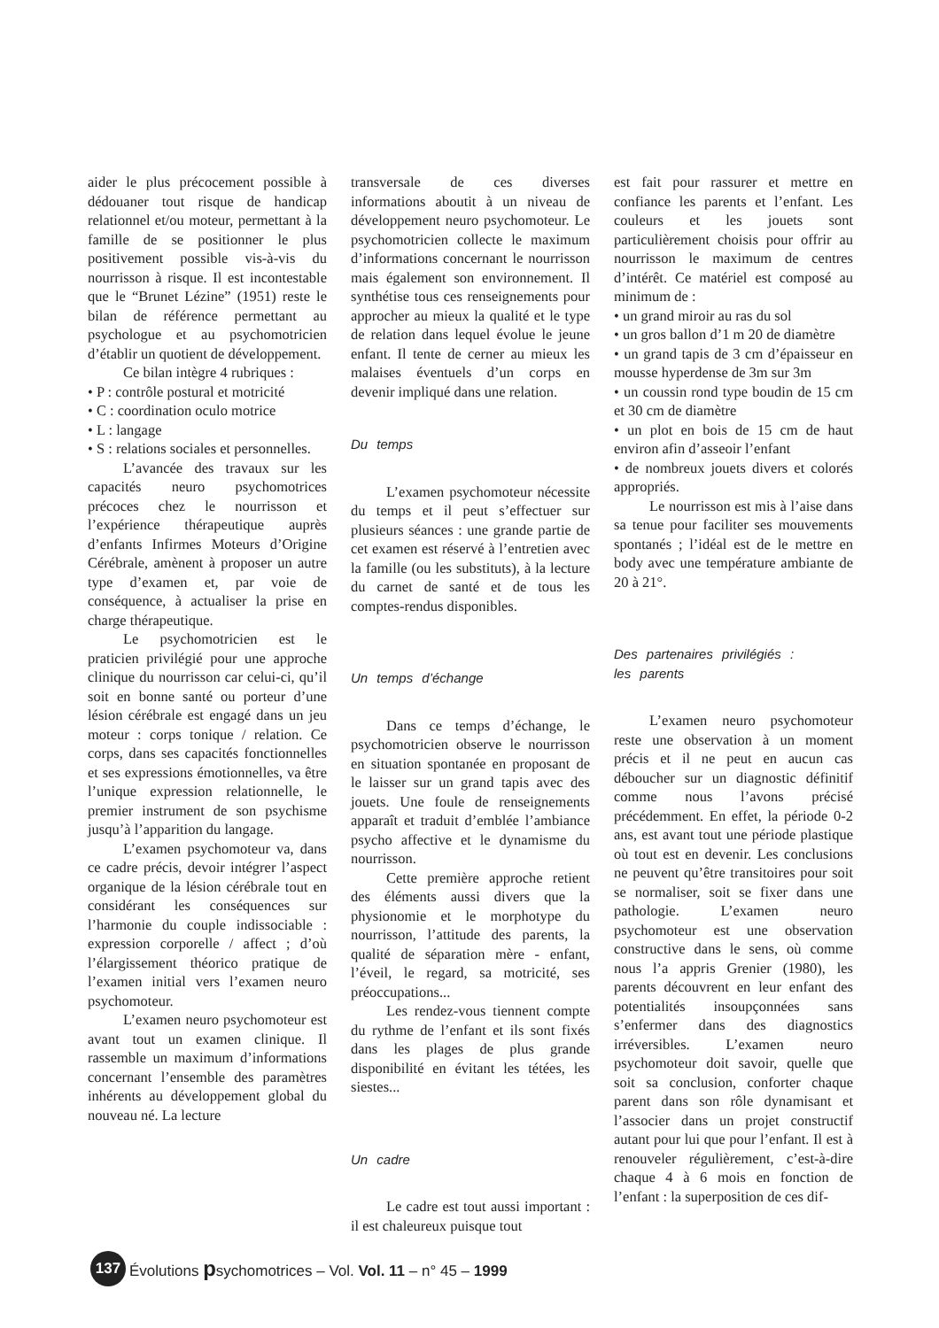aider le plus précocement possible à dédouaner tout risque de handicap relationnel et/ou moteur, permettant à la famille de se positionner le plus positivement possible vis-à-vis du nourrisson à risque. Il est incontestable que le “Brunet Lézine” (1951) reste le bilan de référence permettant au psychologue et au psychomotricien d’établir un quotient de développement.
Ce bilan intègre 4 rubriques :
• P : contrôle postural et motricité
• C : coordination oculo motrice
• L : langage
• S : relations sociales et personnelles.
L’avancée des travaux sur les capacités neuro psychomotrices précoces chez le nourrisson et l’expérience thérapeutique auprès d’enfants Infirmes Moteurs d’Origine Cérébrale, amènent à proposer un autre type d’examen et, par voie de conséquence, à actualiser la prise en charge thérapeutique.
Le psychomotricien est le praticien privilégié pour une approche clinique du nourrisson car celui-ci, qu’il soit en bonne santé ou porteur d’une lésion cérébrale est engagé dans un jeu moteur : corps tonique / relation. Ce corps, dans ses capacités fonctionnelles et ses expressions émotionnelles, va être l’unique expression relationnelle, le premier instrument de son psychisme jusqu’à l’apparition du langage.
L’examen psychomoteur va, dans ce cadre précis, devoir intégrer l’aspect organique de la lésion cérébrale tout en considérant les conséquences sur l’harmonie du couple indissociable : expression corporelle / affect ; d’où l’élargissement théorico pratique de l’examen initial vers l’examen neuro psychomoteur.
L’examen neuro psychomoteur est avant tout un examen clinique. Il rassemble un maximum d’informations concernant l’ensemble des paramètres inhérents au développement global du nouveau né. La lecture
transversale de ces diverses informations aboutit à un niveau de développement neuro psychomoteur. Le psychomotricien collecte le maximum d’informations concernant le nourrisson mais également son environnement. Il synthétise tous ces renseignements pour approcher au mieux la qualité et le type de relation dans lequel évolue le jeune enfant. Il tente de cerner au mieux les malaises éventuels d’un corps en devenir impliqué dans une relation.
Du temps
L’examen psychomoteur nécessite du temps et il peut s’effectuer sur plusieurs séances : une grande partie de cet examen est réservé à l’entretien avec la famille (ou les substituts), à la lecture du carnet de santé et de tous les comptes-rendus disponibles.
Un temps d’échange
Dans ce temps d’échange, le psychomotricien observe le nourrisson en situation spontanée en proposant de le laisser sur un grand tapis avec des jouets. Une foule de renseignements apparaît et traduit d’emblée l’ambiance psycho affective et le dynamisme du nourrisson.
Cette première approche retient des éléments aussi divers que la physionomie et le morphotype du nourrisson, l’attitude des parents, la qualité de séparation mère - enfant, l’éveil, le regard, sa motricité, ses préoccupations...
Les rendez-vous tiennent compte du rythme de l’enfant et ils sont fixés dans les plages de plus grande disponibilité en évitant les tétées, les siestes...
Un cadre
Le cadre est tout aussi important : il est chaleureux puisque tout
est fait pour rassurer et mettre en confiance les parents et l’enfant. Les couleurs et les jouets sont particulièrement choisis pour offrir au nourrisson le maximum de centres d’intérêt. Ce matériel est composé au minimum de :
• un grand miroir au ras du sol
• un gros ballon d’1 m 20 de diamètre
• un grand tapis de 3 cm d’épaisseur en mousse hyperdense de 3m sur 3m
• un coussin rond type boudin de 15 cm et 30 cm de diamètre
• un plot en bois de 15 cm de haut environ afin d’asseoir l’enfant
• de nombreux jouets divers et colorés appropriés.
Le nourrisson est mis à l’aise dans sa tenue pour faciliter ses mouvements spontanés ; l’idéal est de le mettre en body avec une température ambiante de 20 à 21°.
Des partenaires privilégiés :
les parents
L’examen neuro psychomoteur reste une observation à un moment précis et il ne peut en aucun cas déboucher sur un diagnostic définitif comme nous l’avons précisé précédemment. En effet, la période 0-2 ans, est avant tout une période plastique où tout est en devenir. Les conclusions ne peuvent qu’être transitoires pour soit se normaliser, soit se fixer dans une pathologie. L’examen neuro psychomoteur est une observation constructive dans le sens, où comme nous l’a appris Grenier (1980), les parents découvrent en leur enfant des potentialités insoupçonnées sans s’enfermer dans des diagnostics irréversibles. L’examen neuro psychomoteur doit savoir, quelle que soit sa conclusion, conforter chaque parent dans son rôle dynamisant et l’associer dans un projet constructif autant pour lui que pour l’enfant. Il est à renouveler régulièrement, c’est-à-dire chaque 4 à 6 mois en fonction de l’enfant : la superposition de ces dif-
137 Évolutions psychomotrices – Vol. Vol. 11 – n° 45 – 1999